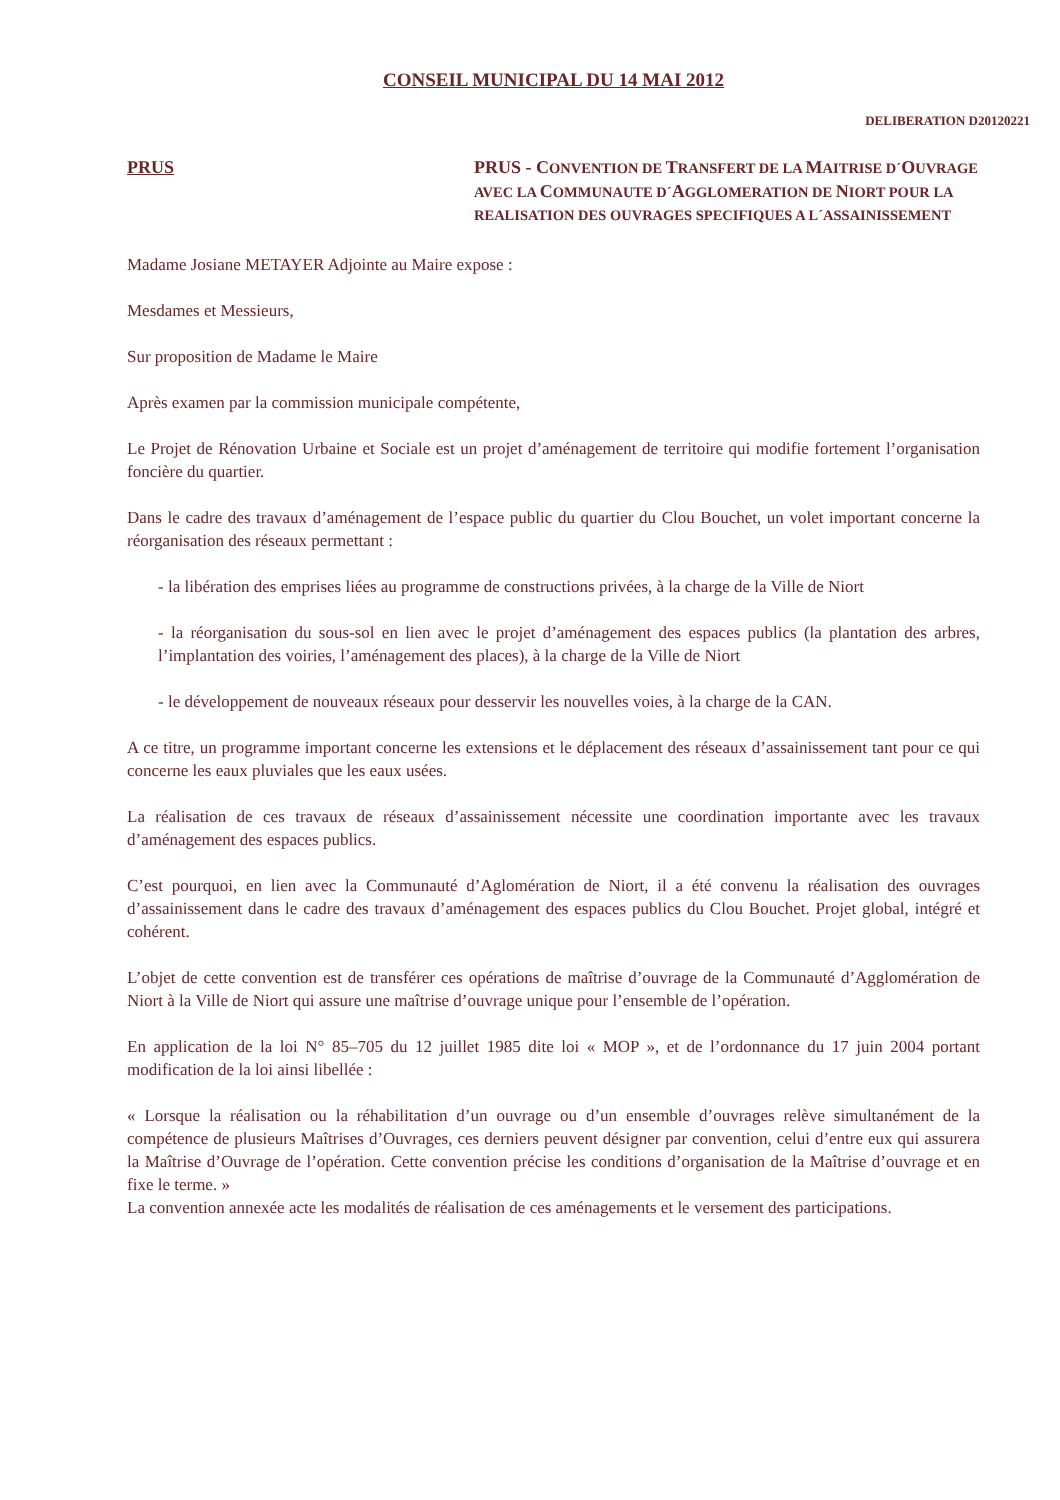CONSEIL MUNICIPAL DU 14 MAI 2012
DELIBERATION D20120221
PRUS
PRUS - CONVENTION DE TRANSFERT DE LA MAITRISE D´OUVRAGE AVEC LA COMMUNAUTE D´AGGLOMERATION DE NIORT POUR LA REALISATION DES OUVRAGES SPECIFIQUES A L´ASSAINISSEMENT
Madame Josiane METAYER Adjointe au Maire expose :
Mesdames et Messieurs,
Sur proposition de Madame le Maire
Après examen par la commission municipale compétente,
Le Projet de Rénovation Urbaine et Sociale est un projet d’aménagement de territoire qui modifie fortement l’organisation foncière du quartier.
Dans le cadre des travaux d’aménagement de l’espace public du quartier du Clou Bouchet, un volet important concerne la réorganisation des réseaux permettant :
- la libération des emprises liées au programme de constructions privées, à la charge de la Ville de Niort
- la réorganisation du sous-sol en lien avec le projet d’aménagement des espaces publics (la plantation des arbres, l’implantation des voiries, l’aménagement des places), à la charge de la Ville de Niort
- le développement de nouveaux réseaux pour desservir les nouvelles voies, à la charge de la CAN.
A ce titre, un programme important concerne les extensions et le déplacement des réseaux d’assainissement tant pour ce qui concerne les eaux pluviales que les eaux usées.
La réalisation de ces travaux de réseaux d’assainissement nécessite une coordination importante avec les travaux d’aménagement des espaces publics.
C’est pourquoi, en lien avec la Communauté d’Aglomération de Niort, il a été convenu la réalisation des ouvrages d’assainissement dans le cadre des travaux d’aménagement des espaces publics du Clou Bouchet. Projet global, intégré et cohérent.
L’objet de cette convention est de transférer ces opérations de maîtrise d’ouvrage de la Communauté d’Agglomération de Niort à la Ville de Niort qui assure une maîtrise d’ouvrage unique pour l’ensemble de l’opération.
En application de la loi N° 85–705 du 12 juillet 1985 dite loi « MOP », et de l’ordonnance du 17 juin 2004 portant modification de la loi ainsi libellée :
« Lorsque la réalisation ou la réhabilitation d’un ouvrage ou d’un ensemble d’ouvrages relève simultanément de la compétence de plusieurs Maîtrises d’Ouvrages, ces derniers peuvent désigner par convention, celui d’entre eux qui assurera la Maîtrise d’Ouvrage de l’opération. Cette convention précise les conditions d’organisation de la Maîtrise d’ouvrage et en fixe le terme. »
La convention annexée acte les modalités de réalisation de ces aménagements et le versement des participations.